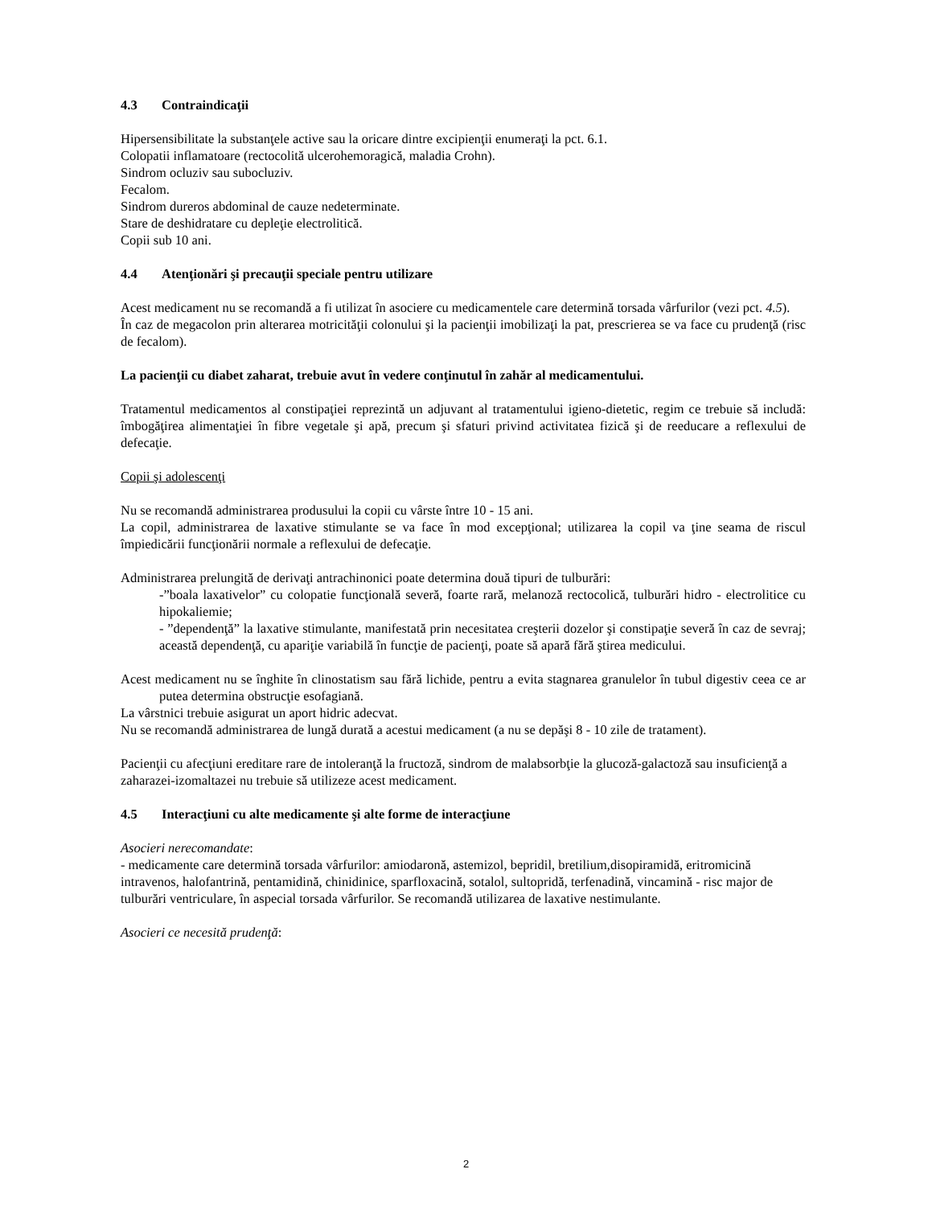4.3 Contraindicaţii
Hipersensibilitate la substanţele active sau la oricare dintre excipienţii enumeraţi la pct. 6.1.
Colopatii inflamatoare (rectocolită ulcerohemoragică, maladia Crohn).
Sindrom ocluziv sau subocluziv.
Fecalom.
Sindrom dureros abdominal de cauze nedeterminate.
Stare de deshidratare cu depleţie electrolitică.
Copii sub 10 ani.
4.4 Atenţionări şi precauţii speciale pentru utilizare
Acest medicament nu se recomandă a fi utilizat în asociere cu medicamentele care determină torsada vârfurilor (vezi pct. 4.5).
În caz de megacolon prin alterarea motricităţii colonului şi la pacienţii imobilizaţi la pat, prescrierea se va face cu prudenţă (risc de fecalom).
La pacienţii cu diabet zaharat, trebuie avut în vedere conţinutul în zahăr al medicamentului.
Tratamentul medicamentos al constipaţiei reprezintă un adjuvant al tratamentului igieno-dietetic, regim ce trebuie să includă: îmbogăţirea alimentaţiei în fibre vegetale şi apă, precum şi sfaturi privind activitatea fizică şi de reeducare a reflexului de defecaţie.
Copii şi adolescenţi
Nu se recomandă administrarea produsului la copii cu vârste între 10 - 15 ani.
La copil, administrarea de laxative stimulante se va face în mod excepţional; utilizarea la copil va ţine seama de riscul împiedicării funcţionării normale a reflexului de defecaţie.
Administrarea prelungită de derivaţi antrachinonici poate determina două tipuri de tulburări:
-”boala laxativelor” cu colopatie funcţională severă, foarte rară, melanoză rectocolică, tulburări hidro - electrolitice cu hipokaliemie;
- ”dependenţă” la laxative stimulante, manifestată prin necesitatea creşterii dozelor şi constipaţie severă în caz de sevraj; această dependenţă, cu apariţie variabilă în funcţie de pacienţi, poate să apară fără ştirea medicului.
Acest medicament nu se înghite în clinostatism sau fără lichide, pentru a evita stagnarea granulelor în tubul digestiv ceea ce ar putea determina obstrucţie esofagiană.
La vârstnici trebuie asigurat un aport hidric adecvat.
Nu se recomandă administrarea de lungă durată a acestui medicament (a nu se depăşi 8 - 10 zile de tratament).
Pacienţii cu afecţiuni ereditare rare de intoleranţă la fructoză, sindrom de malabsorbţie la glucoză-galactoză sau insuficienţă a zaharazei-izomaltazei nu trebuie să utilizeze acest medicament.
4.5 Interacţiuni cu alte medicamente şi alte forme de interacţiune
Asocieri nerecomandate:
- medicamente care determină torsada vârfurilor: amiodaronă, astemizol, bepridil, bretilium,disopiramidă, eritromicină intravenos, halofantrină, pentamidină, chinidinice, sparfloxacină, sotalol, sultopridă, terfenadină, vincamină - risc major de tulburări ventriculare, în aspecial torsada vârfurilor. Se recomandă utilizarea de laxative nestimulante.
Asocieri ce necesită prudenţă:
2